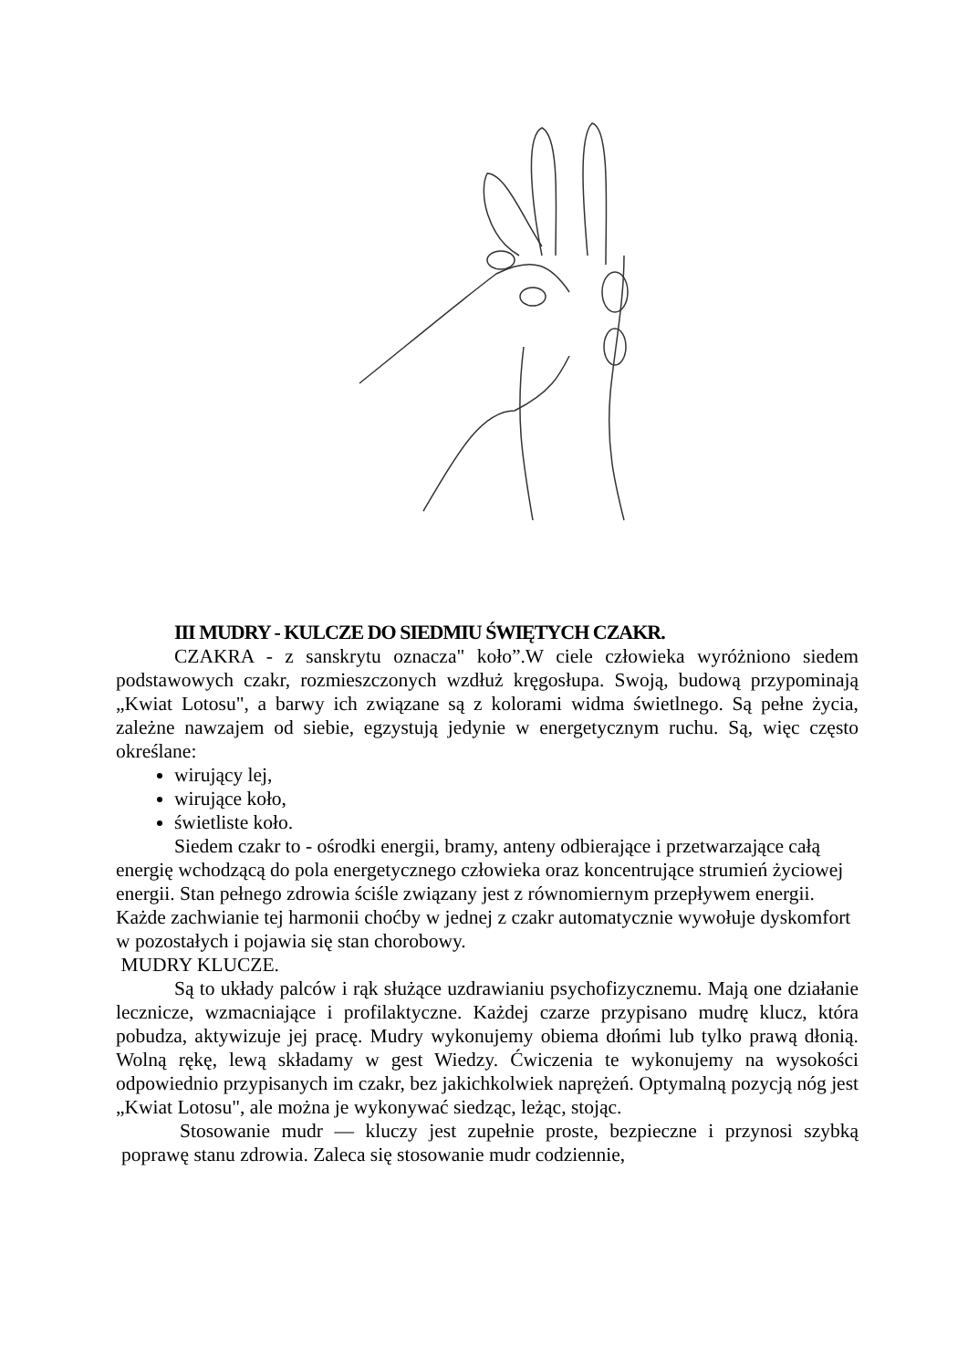III MUDRY - KULCZE DO SIEDMIU ŚWIĘTYCH CZAKR.
CZAKRA - z sanskrytu oznacza" koło”.W ciele człowieka wyróżniono siedem podstawowych czakr, rozmieszczonych wzdłuż kręgosłupa. Swoją, budową przypominają „Kwiat Lotosu", a barwy ich związane są z kolorami widma świetlnego. Są pełne życia, zależne nawzajem od siebie, egzystują jedynie w energetycznym ruchu. Są, więc często określane:
wirujący lej,
wirujące koło,
świetliste koło.
Siedem czakr to - ośrodki energii, bramy, anteny odbierające i przetwarzające całą energię wchodzącą do pola energetycznego człowieka oraz koncentrujące strumień życiowej energii. Stan pełnego zdrowia ściśle związany jest z równomiernym przepływem energii. Każde zachwianie tej harmonii choćby w jednej z czakr automatycznie wywołuje dyskomfort w pozostałych i pojawia się stan chorobowy.
MUDRY KLUCZE.
Są to układy palców i rąk służące uzdrawianiu psychofizycznemu. Mają one działanie lecznicze, wzmacniające i profilaktyczne. Każdej czarze przypisano mudrę klucz, która pobudza, aktywizuje jej pracę. Mudry wykonujemy obiema dłońmi lub tylko prawą dłonią. Wolną rękę, lewą składamy w gest Wiedzy. Ćwiczenia te wykonujemy na wysokości odpowiednio przypisanych im czakr, bez jakichkolwiek naprężeń. Optymalną pozycją nóg jest „Kwiat Lotosu", ale można je wykonywać siedząc, leżąc, stojąc.
Stosowanie mudr — kluczy jest zupełnie proste, bezpieczne i przynosi szybką poprawę stanu zdrowia. Zaleca się stosowanie mudr codziennie,